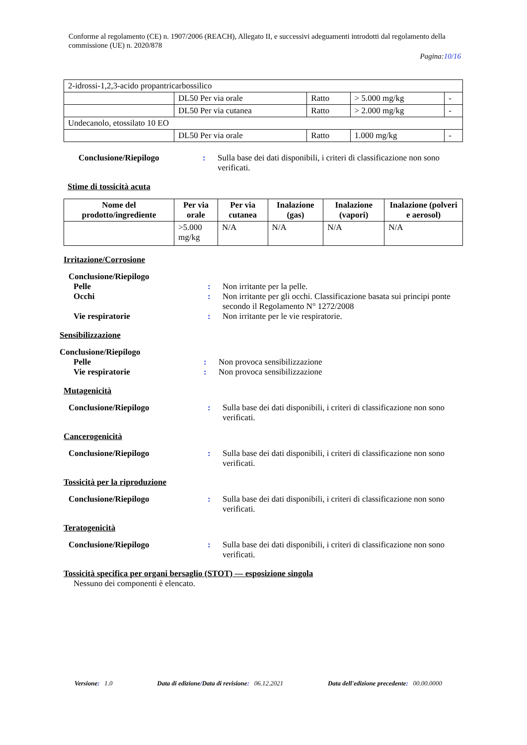Conforme al regolamento (CE) n. 1907/2006 (REACH), Allegato II, e successivi adeguamenti introdotti dal regolamento della commissione (UE) n. 2020/878
Pagina:10/16
| 2-idrossi-1,2,3-acido propantricarbossilico | | | | |
| | DL50 Per via orale | Ratto | > 5.000 mg/kg | - |
| | DL50 Per via cutanea | Ratto | > 2.000 mg/kg | - |
| Undecanolo, etossilato 10 EO | | | | |
| | DL50 Per via orale | Ratto | 1.000 mg/kg | - |
Conclusione/Riepilogo : Sulla base dei dati disponibili, i criteri di classificazione non sono verificati.
Stime di tossicità acuta
| Nome del prodotto/ingrediente | Per via orale | Per via cutanea | Inalazione (gas) | Inalazione (vapori) | Inalazione (polveri e aerosol) |
| --- | --- | --- | --- | --- | --- |
| | >5.000 mg/kg | N/A | N/A | N/A | N/A |
Irritazione/Corrosione
Conclusione/Riepilogo
Pelle : Non irritante per la pelle.
Occhi : Non irritante per gli occhi. Classificazione basata sui principi ponte secondo il Regolamento N° 1272/2008
Vie respiratorie : Non irritante per le vie respiratorie.
Sensibilizzazione
Conclusione/Riepilogo
Pelle : Non provoca sensibilizzazione
Vie respiratorie : Non provoca sensibilizzazione
Mutagenicità
Conclusione/Riepilogo : Sulla base dei dati disponibili, i criteri di classificazione non sono verificati.
Cancerogenicità
Conclusione/Riepilogo : Sulla base dei dati disponibili, i criteri di classificazione non sono verificati.
Tossicità per la riproduzione
Conclusione/Riepilogo : Sulla base dei dati disponibili, i criteri di classificazione non sono verificati.
Teratogenicità
Conclusione/Riepilogo : Sulla base dei dati disponibili, i criteri di classificazione non sono verificati.
Tossicità specifica per organi bersaglio (STOT) — esposizione singola
Nessuno dei componenti è elencato.
Versione: 1.0 Data di edizione/Data di revisione: 06.12.2021
Data dell'edizione precedente: 00.00.0000